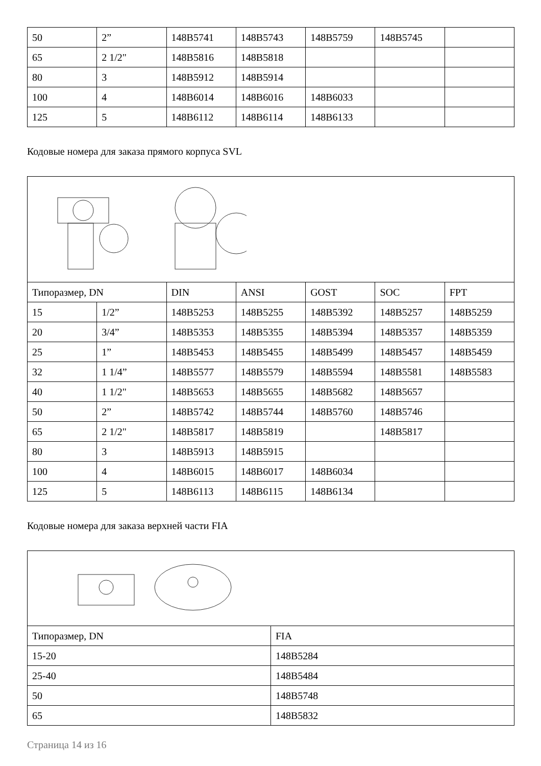| 50 | 2” | 148B5741 | 148B5743 | 148B5759 | 148B5745 | |
| 65 | 2 1/2" | 148B5816 | 148B5818 | | | |
| 80 | 3 | 148B5912 | 148B5914 | | | |
| 100 | 4 | 148B6014 | 148B6016 | 148B6033 | | |
| 125 | 5 | 148B6112 | 148B6114 | 148B6133 | | |
Кодовые номера для заказа прямого корпуса SVL
| Типоразмер, DN | | DIN | ANSI | GOST | SOC | FPT |
| --- | --- | --- | --- | --- | --- | --- |
| 15 | 1/2” | 148B5253 | 148B5255 | 148B5392 | 148B5257 | 148B5259 |
| 20 | 3/4” | 148B5353 | 148B5355 | 148B5394 | 148B5357 | 148B5359 |
| 25 | 1” | 148B5453 | 148B5455 | 148B5499 | 148B5457 | 148B5459 |
| 32 | 1 1/4” | 148B5577 | 148B5579 | 148B5594 | 148B5581 | 148B5583 |
| 40 | 1 1/2" | 148B5653 | 148B5655 | 148B5682 | 148B5657 | |
| 50 | 2” | 148B5742 | 148B5744 | 148B5760 | 148B5746 | |
| 65 | 2 1/2" | 148B5817 | 148B5819 | | 148B5817 | |
| 80 | 3 | 148B5913 | 148B5915 | | | |
| 100 | 4 | 148B6015 | 148B6017 | 148B6034 | | |
| 125 | 5 | 148B6113 | 148B6115 | 148B6134 | | |
Кодовые номера для заказа верхней части FIA
| Типоразмер, DN | FIA |
| --- | --- |
| 15-20 | 148B5284 |
| 25-40 | 148B5484 |
| 50 | 148B5748 |
| 65 | 148B5832 |
Страница 14 из 16